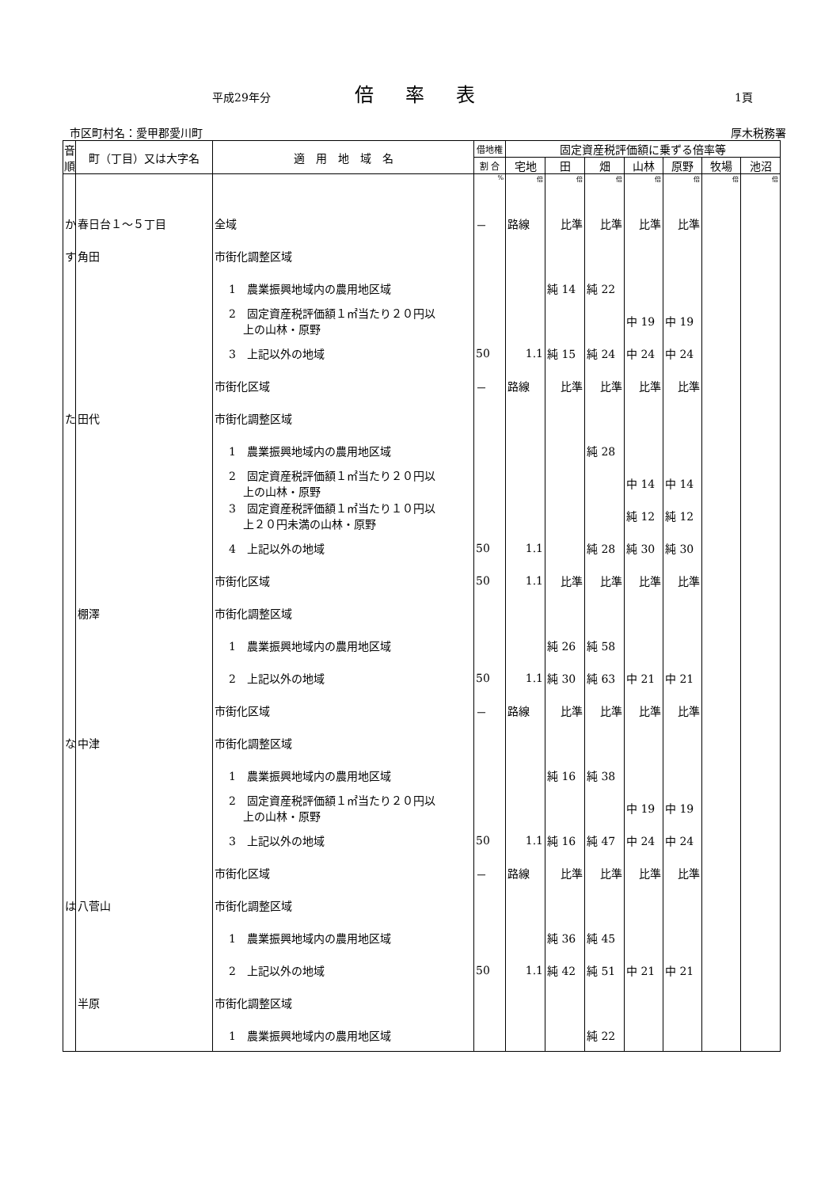平成29年分 倍率表 1頁
市区町村名：愛甲郡愛川町 厚木税務署
| 音 順 | 町（丁目）又は大字名 | 適 用 地 域 名 | 借地権 | 固定資産税評価額に乗ずる倍率等 | | | | | | |
| --- | --- | --- | --- | --- | --- | --- | --- | --- | --- | --- |
| | | | 割 合 | 宅地 | 田 | 畑 | 山林 | 原野 | 牧場 | 池沼 |
| | | | % | 倍 | 倍 | 倍 | 倍 | 倍 | 倍 | 倍 |
| か | 春日台１～５丁目 | 全域 | － | 路線 | 比準 | 比準 | 比準 | 比準 | | |
| す | 角田 | 市街化調整区域 | | | | | | | | |
| | | 1 農業振興地域内の農用地区域 | | | 純 14 | 純 22 | | | | |
| | | 2 固定資産税評価額１㎡当たり２０円以 上の山林・原野 | | | | | 中 19 | 中 19 | | |
| | | 3 上記以外の地域 | 50 | 1.1 | 純 15 | 純 24 | 中 24 | 中 24 | | |
| | | 市街化区域 | － | 路線 | 比準 | 比準 | 比準 | 比準 | | |
| た | 田代 | 市街化調整区域 | | | | | | | | |
| | | 1 農業振興地域内の農用地区域 | | | | 純 28 | | | | |
| | | 2 固定資産税評価額１㎡当たり２０円以 上の山林・原野 | | | | | 中 14 | 中 14 | | |
| | | 3 固定資産税評価額１㎡当たり１０円以 上２０円未満の山林・原野 | | | | | 純 12 | 純 12 | | |
| | | 4 上記以外の地域 | 50 | 1.1 | | 純 28 | 純 30 | 純 30 | | |
| | | 市街化区域 | 50 | 1.1 | 比準 | 比準 | 比準 | 比準 | | |
| | 棚澤 | 市街化調整区域 | | | | | | | | |
| | | 1 農業振興地域内の農用地区域 | | | 純 26 | 純 58 | | | | |
| | | 2 上記以外の地域 | 50 | 1.1 | 純 30 | 純 63 | 中 21 | 中 21 | | |
| | | 市街化区域 | － | 路線 | 比準 | 比準 | 比準 | 比準 | | |
| な | 中津 | 市街化調整区域 | | | | | | | | |
| | | 1 農業振興地域内の農用地区域 | | | 純 16 | 純 38 | | | | |
| | | 2 固定資産税評価額１㎡当たり２０円以 上の山林・原野 | | | | | 中 19 | 中 19 | | |
| | | 3 上記以外の地域 | 50 | 1.1 | 純 16 | 純 47 | 中 24 | 中 24 | | |
| | | 市街化区域 | － | 路線 | 比準 | 比準 | 比準 | 比準 | | |
| は | 八菅山 | 市街化調整区域 | | | | | | | | |
| | | 1 農業振興地域内の農用地区域 | | | 純 36 | 純 45 | | | | |
| | | 2 上記以外の地域 | 50 | 1.1 | 純 42 | 純 51 | 中 21 | 中 21 | | |
| | 半原 | 市街化調整区域 | | | | | | | | |
| | | 1 農業振興地域内の農用地区域 | | | | 純 22 | | | | |